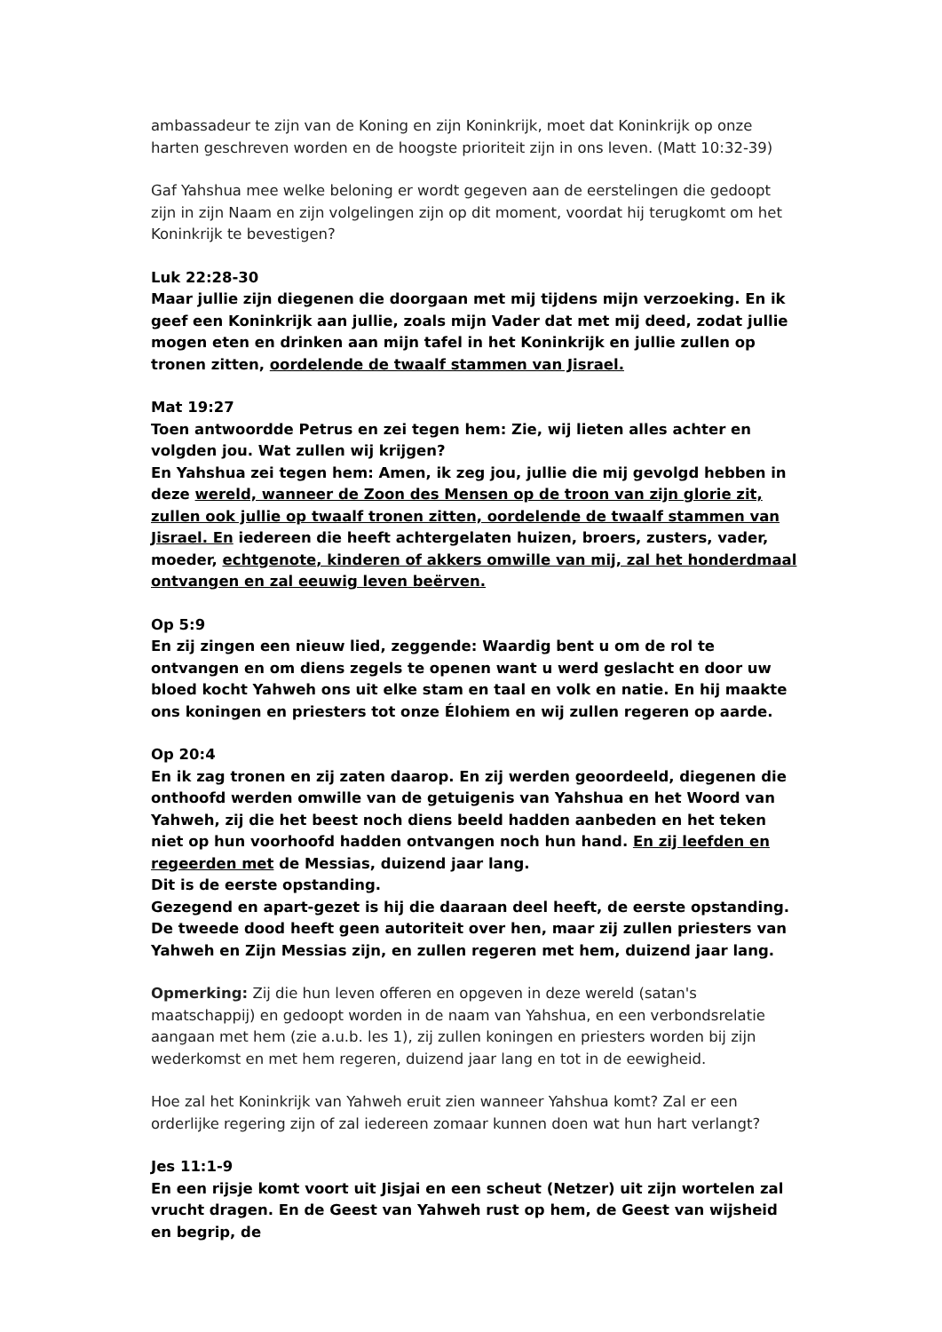ambassadeur te zijn van de Koning en zijn Koninkrijk, moet dat Koninkrijk op onze harten geschreven worden en de hoogste prioriteit zijn in ons leven. (Matt 10:32-39)
Gaf Yahshua mee welke beloning er wordt gegeven aan de eerstelingen die gedoopt zijn in zijn Naam en zijn volgelingen zijn op dit moment, voordat hij terugkomt om het Koninkrijk te bevestigen?
Luk 22:28-30
Maar jullie zijn diegenen die doorgaan met mij tijdens mijn verzoeking. En ik geef een Koninkrijk aan jullie, zoals mijn Vader dat met mij deed, zodat jullie mogen eten en drinken aan mijn tafel in het Koninkrijk en jullie zullen op tronen zitten, oordelende de twaalf stammen van Jisrael.
Mat 19:27
Toen antwoordde Petrus en zei tegen hem: Zie, wij lieten alles achter en volgden jou. Wat zullen wij krijgen?
En Yahshua zei tegen hem: Amen, ik zeg jou, jullie die mij gevolgd hebben in deze wereld, wanneer de Zoon des Mensen op de troon van zijn glorie zit, zullen ook jullie op twaalf tronen zitten, oordelende de twaalf stammen van Jisrael. En iedereen die heeft achtergelaten huizen, broers, zusters, vader, moeder, echtgenote, kinderen of akkers omwille van mij, zal het honderdmaal ontvangen en zal eeuwig leven beërven.
Op 5:9
En zij zingen een nieuw lied, zeggende: Waardig bent u om de rol te ontvangen en om diens zegels te openen want u werd geslacht en door uw bloed kocht Yahweh ons uit elke stam en taal en volk en natie. En hij maakte ons koningen en priesters tot onze Élohiem en wij zullen regeren op aarde.
Op 20:4
En ik zag tronen en zij zaten daarop. En zij werden geoordeeld, diegenen die onthoofd werden omwille van de getuigenis van Yahshua en het Woord van Yahweh, zij die het beest noch diens beeld hadden aanbeden en het teken niet op hun voorhoofd hadden ontvangen noch hun hand. En zij leefden en regeerden met de Messias, duizend jaar lang.
Dit is de eerste opstanding.
Gezegend en apart-gezet is hij die daaraan deel heeft, de eerste opstanding. De tweede dood heeft geen autoriteit over hen, maar zij zullen priesters van Yahweh en Zijn Messias zijn, en zullen regeren met hem, duizend jaar lang.
Opmerking: Zij die hun leven offeren en opgeven in deze wereld (satan's maatschappij) en gedoopt worden in de naam van Yahshua, en een verbondsrelatie aangaan met hem (zie a.u.b. les 1), zij zullen koningen en priesters worden bij zijn wederkomst en met hem regeren, duizend jaar lang en tot in de eewigheid.
Hoe zal het Koninkrijk van Yahweh eruit zien wanneer Yahshua komt? Zal er een orderlijke regering zijn of zal iedereen zomaar kunnen doen wat hun hart verlangt?
Jes 11:1-9
En een rijsje komt voort uit Jisjai en een scheut (Netzer) uit zijn wortelen zal vrucht dragen. En de Geest van Yahweh rust op hem, de Geest van wijsheid en begrip, de